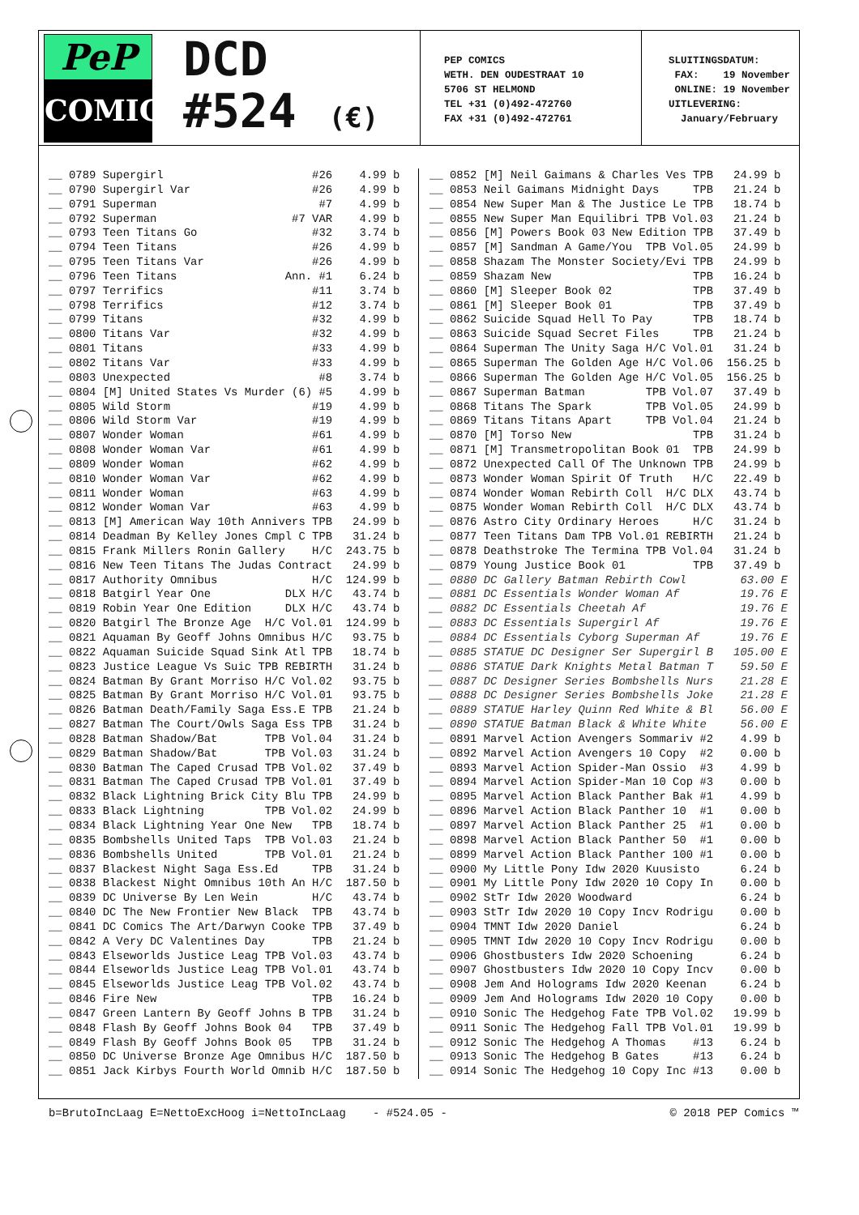PeP
COMICS
DCD
#524 (€)
PEP COMICS WETH. DEN OUDESTRAAT 10 5706 ST HELMOND TEL +31 (0)492-472760 FAX +31 (0)492-472761
SLUITINGSDATUM: FAX: 19 November ONLINE: 19 November UITLEVERING: January/February
__ 0789 Supergirl #26 4.99 b __ 0790 Supergirl Var #26 4.99 b __ 0791 Superman #7 4.99 b __ 0792 Superman #7 VAR 4.99 b __ 0793 Teen Titans Go #32 3.74 b __ 0794 Teen Titans #26 4.99 b __ 0795 Teen Titans Var #26 4.99 b __ 0796 Teen Titans Ann. #1 6.24 b __ 0797 Terrifics #11 3.74 b __ 0798 Terrifics #12 3.74 b __ 0799 Titans #32 4.99 b __ 0800 Titans Var #32 4.99 b __ 0801 Titans #33 4.99 b __ 0802 Titans Var #33 4.99 b __ 0803 Unexpected #8 3.74 b __ 0804 [M] United States Vs Murder (6) #5 4.99 b __ 0805 Wild Storm #19 4.99 b __ 0806 Wild Storm Var #19 4.99 b __ 0807 Wonder Woman #61 4.99 b __ 0808 Wonder Woman Var #61 4.99 b __ 0809 Wonder Woman #62 4.99 b __ 0810 Wonder Woman Var #62 4.99 b __ 0811 Wonder Woman #63 4.99 b __ 0812 Wonder Woman Var #63 4.99 b __ 0813 [M] American Way 10th Annivers TPB 24.99 b __ 0814 Deadman By Kelley Jones Cmpl C TPB 31.24 b __ 0815 Frank Millers Ronin Gallery H/C 243.75 b __ 0816 New Teen Titans The Judas Contract 24.99 b __ 0817 Authority Omnibus H/C 124.99 b __ 0818 Batgirl Year One DLX H/C 43.74 b __ 0819 Robin Year One Edition DLX H/C 43.74 b __ 0820 Batgirl The Bronze Age H/C Vol.01 124.99 b __ 0821 Aquaman By Geoff Johns Omnibus H/C 93.75 b __ 0822 Aquaman Suicide Squad Sink Atl TPB 18.74 b __ 0823 Justice League Vs Suic TPB REBIRTH 31.24 b __ 0824 Batman By Grant Morriso H/C Vol.02 93.75 b __ 0825 Batman By Grant Morriso H/C Vol.01 93.75 b __ 0826 Batman Death/Family Saga Ess.E TPB 21.24 b __ 0827 Batman The Court/Owls Saga Ess TPB 31.24 b __ 0828 Batman Shadow/Bat TPB Vol.04 31.24 b __ 0829 Batman Shadow/Bat TPB Vol.03 31.24 b __ 0830 Batman The Caped Crusad TPB Vol.02 37.49 b __ 0831 Batman The Caped Crusad TPB Vol.01 37.49 b __ 0832 Black Lightning Brick City Blu TPB 24.99 b __ 0833 Black Lightning TPB Vol.02 24.99 b __ 0834 Black Lightning Year One New TPB 18.74 b __ 0835 Bombshells United Taps TPB Vol.03 21.24 b __ 0836 Bombshells United TPB Vol.01 21.24 b __ 0837 Blackest Night Saga Ess.Ed TPB 31.24 b __ 0838 Blackest Night Omnibus 10th An H/C 187.50 b __ 0839 DC Universe By Len Wein H/C 43.74 b __ 0840 DC The New Frontier New Black TPB 43.74 b __ 0841 DC Comics The Art/Darwyn Cooke TPB 37.49 b __ 0842 A Very DC Valentines Day TPB 21.24 b __ 0843 Elseworlds Justice Leag TPB Vol.03 43.74 b __ 0844 Elseworlds Justice Leag TPB Vol.01 43.74 b __ 0845 Elseworlds Justice Leag TPB Vol.02 43.74 b __ 0846 Fire New TPB 16.24 b __ 0847 Green Lantern By Geoff Johns B TPB 31.24 b __ 0848 Flash By Geoff Johns Book 04 TPB 37.49 b __ 0849 Flash By Geoff Johns Book 05 TPB 31.24 b __ 0850 DC Universe Bronze Age Omnibus H/C 187.50 b __ 0851 Jack Kirbys Fourth World Omnib H/C 187.50 b
__ 0852 [M] Neil Gaimans & Charles Ves TPB 24.99 b __ 0853 Neil Gaimans Midnight Days TPB 21.24 b __ 0854 New Super Man & The Justice Le TPB 18.74 b __ 0855 New Super Man Equilibri TPB Vol.03 21.24 b __ 0856 [M] Powers Book 03 New Edition TPB 37.49 b __ 0857 [M] Sandman A Game/You TPB Vol.05 24.99 b __ 0858 Shazam The Monster Society/Evi TPB 24.99 b __ 0859 Shazam New TPB 16.24 b __ 0860 [M] Sleeper Book 02 TPB 37.49 b __ 0861 [M] Sleeper Book 01 TPB 37.49 b __ 0862 Suicide Squad Hell To Pay TPB 18.74 b __ 0863 Suicide Squad Secret Files TPB 21.24 b __ 0864 Superman The Unity Saga H/C Vol.01 31.24 b __ 0865 Superman The Golden Age H/C Vol.06 156.25 b __ 0866 Superman The Golden Age H/C Vol.05 156.25 b __ 0867 Superman Batman TPB Vol.07 37.49 b __ 0868 Titans The Spark TPB Vol.05 24.99 b __ 0869 Titans Titans Apart TPB Vol.04 21.24 b __ 0870 [M] Torso New TPB 31.24 b __ 0871 [M] Transmetropolitan Book 01 TPB 24.99 b __ 0872 Unexpected Call Of The Unknown TPB 24.99 b __ 0873 Wonder Woman Spirit Of Truth H/C 22.49 b __ 0874 Wonder Woman Rebirth Coll H/C DLX 43.74 b __ 0875 Wonder Woman Rebirth Coll H/C DLX 43.74 b __ 0876 Astro City Ordinary Heroes H/C 31.24 b __ 0877 Teen Titans Dam TPB Vol.01 REBIRTH 21.24 b __ 0878 Deathstroke The Termina TPB Vol.04 31.24 b __ 0879 Young Justice Book 01 TPB 37.49 b __ 0880 DC Gallery Batman Rebirth Cowl 63.00 E __ 0881 DC Essentials Wonder Woman Af 19.76 E __ 0882 DC Essentials Cheetah Af 19.76 E __ 0883 DC Essentials Supergirl Af 19.76 E __ 0884 DC Essentials Cyborg Superman Af 19.76 E __ 0885 STATUE DC Designer Ser Supergirl B 105.00 E __ 0886 STATUE Dark Knights Metal Batman T 59.50 E __ 0887 DC Designer Series Bombshells Nurs 21.28 E __ 0888 DC Designer Series Bombshells Joke 21.28 E __ 0889 STATUE Harley Quinn Red White & Bl 56.00 E __ 0890 STATUE Batman Black & White White 56.00 E __ 0891 Marvel Action Avengers Sommariv #2 4.99 b __ 0892 Marvel Action Avengers 10 Copy #2 0.00 b __ 0893 Marvel Action Spider-Man Ossio #3 4.99 b __ 0894 Marvel Action Spider-Man 10 Cop #3 0.00 b __ 0895 Marvel Action Black Panther Bak #1 4.99 b __ 0896 Marvel Action Black Panther 10 #1 0.00 b __ 0897 Marvel Action Black Panther 25 #1 0.00 b __ 0898 Marvel Action Black Panther 50 #1 0.00 b __ 0899 Marvel Action Black Panther 100 #1 0.00 b __ 0900 My Little Pony Idw 2020 Kuusisto 6.24 b __ 0901 My Little Pony Idw 2020 10 Copy In 0.00 b __ 0902 StTr Idw 2020 Woodward 6.24 b __ 0903 StTr Idw 2020 10 Copy Incv Rodrigu 0.00 b __ 0904 TMNT Idw 2020 Daniel 6.24 b __ 0905 TMNT Idw 2020 10 Copy Incv Rodrigu 0.00 b __ 0906 Ghostbusters Idw 2020 Schoening 6.24 b __ 0907 Ghostbusters Idw 2020 10 Copy Incv 0.00 b __ 0908 Jem And Holograms Idw 2020 Keenan 6.24 b __ 0909 Jem And Holograms Idw 2020 10 Copy 0.00 b __ 0910 Sonic The Hedgehog Fate TPB Vol.02 19.99 b __ 0911 Sonic The Hedgehog Fall TPB Vol.01 19.99 b __ 0912 Sonic The Hedgehog A Thomas #13 6.24 b __ 0913 Sonic The Hedgehog B Gates #13 6.24 b __ 0914 Sonic The Hedgehog 10 Copy Inc #13 0.00 b
b=BrutoIncLaag E=NettoExcHoog i=NettoIncLaag - #524.05 - © 2018 PEP Comics ™